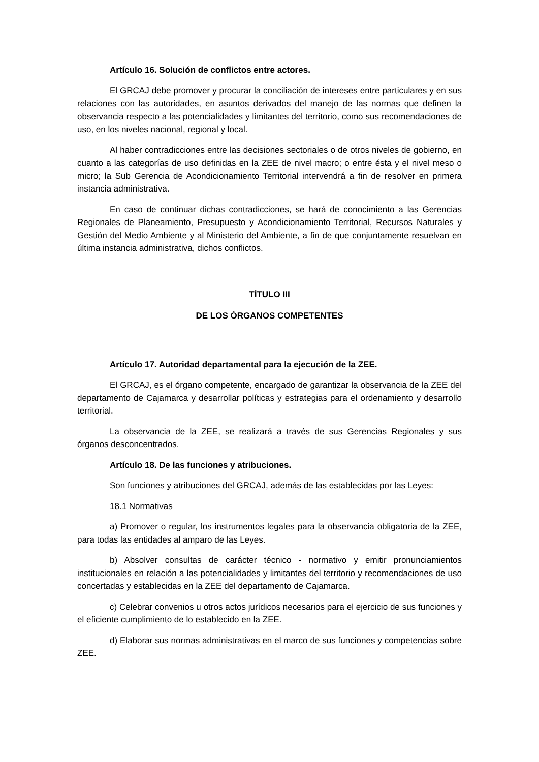Artículo 16. Solución de conflictos entre actores.
El GRCAJ debe promover y procurar la conciliación de intereses entre particulares y en sus relaciones con las autoridades, en asuntos derivados del manejo de las normas que definen la observancia respecto a las potencialidades y limitantes del territorio, como sus recomendaciones de uso, en los niveles nacional, regional y local.
Al haber contradicciones entre las decisiones sectoriales o de otros niveles de gobierno, en cuanto a las categorías de uso definidas en la ZEE de nivel macro; o entre ésta y el nivel meso o micro; la Sub Gerencia de Acondicionamiento Territorial intervendrá a fin de resolver en primera instancia administrativa.
En caso de continuar dichas contradicciones, se hará de conocimiento a las Gerencias Regionales de Planeamiento, Presupuesto y Acondicionamiento Territorial, Recursos Naturales y Gestión del Medio Ambiente y al Ministerio del Ambiente, a fin de que conjuntamente resuelvan en última instancia administrativa, dichos conflictos.
TÍTULO III
DE LOS ÓRGANOS COMPETENTES
Artículo 17. Autoridad departamental para la ejecución de la ZEE.
El GRCAJ, es el órgano competente, encargado de garantizar la observancia de la ZEE del departamento de Cajamarca y desarrollar políticas y estrategias para el ordenamiento y desarrollo territorial.
La observancia de la ZEE, se realizará a través de sus Gerencias Regionales y sus órganos desconcentrados.
Artículo 18. De las funciones y atribuciones.
Son funciones y atribuciones del GRCAJ, además de las establecidas por las Leyes:
18.1 Normativas
a) Promover o regular, los instrumentos legales para la observancia obligatoria de la ZEE, para todas las entidades al amparo de las Leyes.
b) Absolver consultas de carácter técnico - normativo y emitir pronunciamientos institucionales en relación a las potencialidades y limitantes del territorio y recomendaciones de uso concertadas y establecidas en la ZEE del departamento de Cajamarca.
c) Celebrar convenios u otros actos jurídicos necesarios para el ejercicio de sus funciones y el eficiente cumplimiento de lo establecido en la ZEE.
d) Elaborar sus normas administrativas en el marco de sus funciones y competencias sobre ZEE.